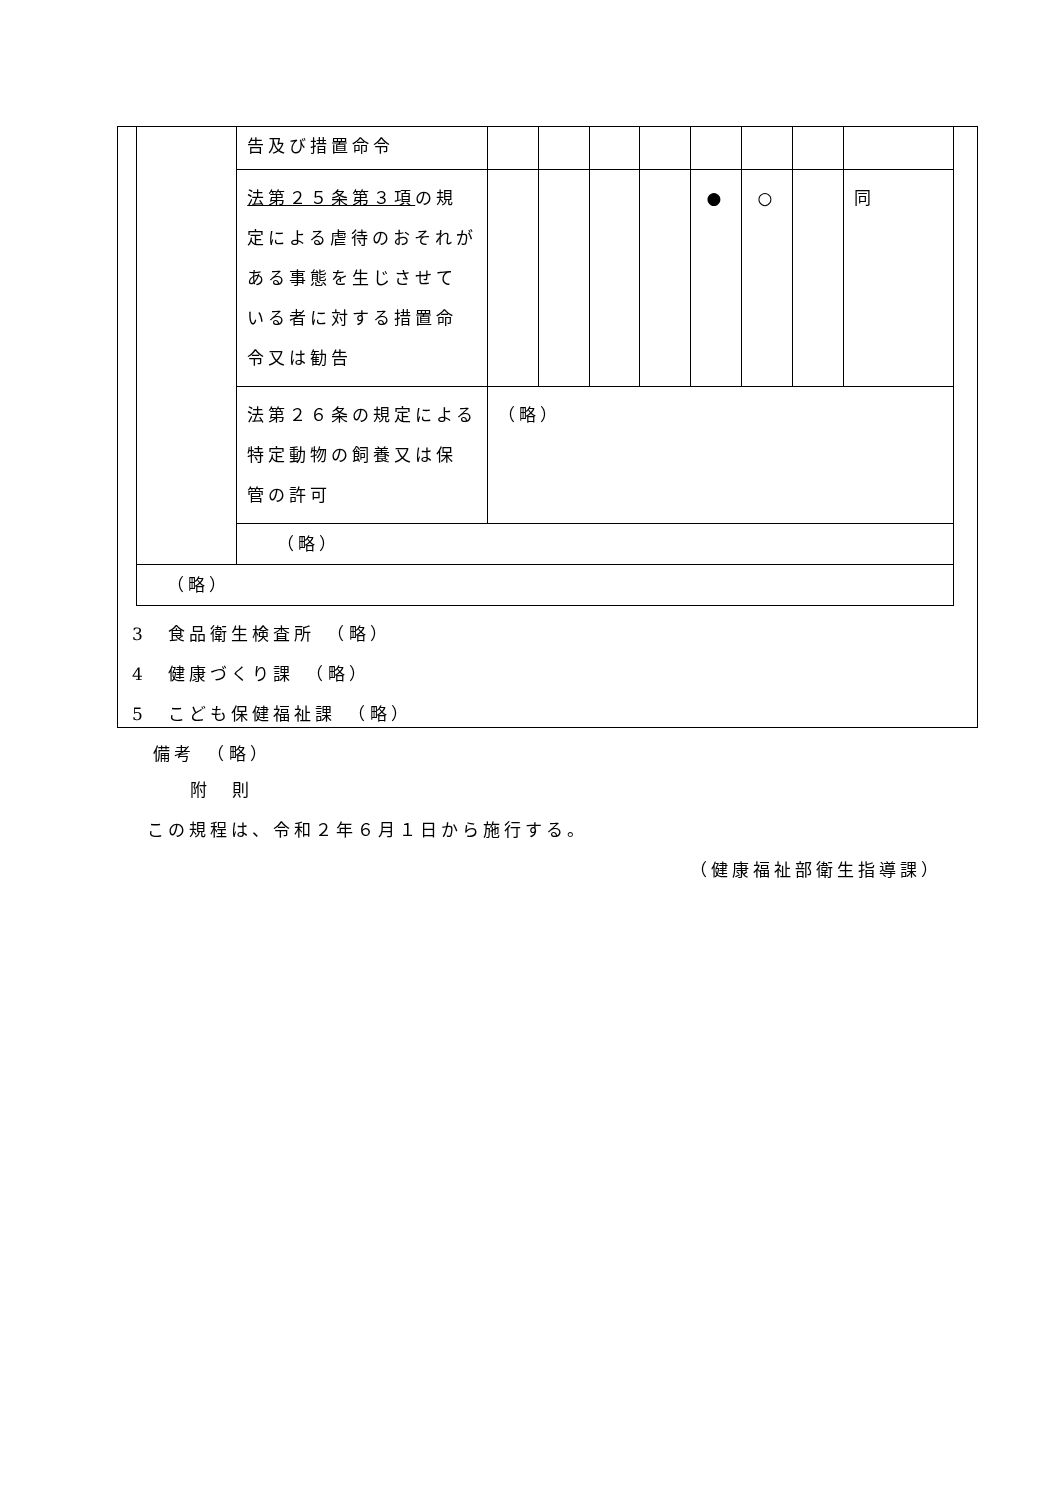| | 告及び措置命令 | | | | | | | | |
| | 法第２５条第３項 の規定による虐待のおそれがある事態を生じさせている者に対する措置命令又は勧告 | | | | | ● | ○ | | 同 |
| | 法第２６条の規定による特定動物の飼養又は保管の許可 | （略） | | | | | | | |
| | （略） | | | | | | | | |
| （略） | | | | | | | | | |
3　食品衛生検査所　（略）
4　健康づくり課　（略）
5　こども保健福祉課　（略）
　備考　（略）
附　則
この規程は、令和２年６月１日から施行する。
（健康福祉部衛生指導課）